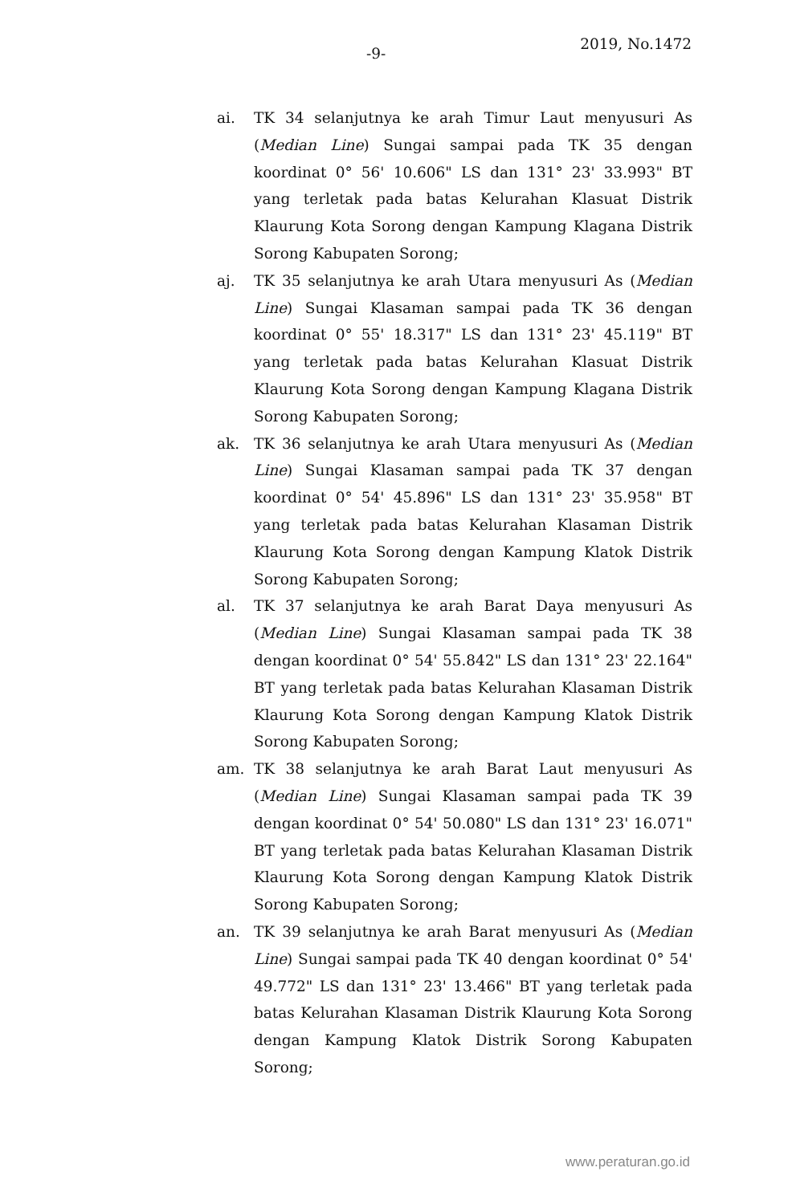-9-
2019, No.1472
ai. TK 34 selanjutnya ke arah Timur Laut menyusuri As (Median Line) Sungai sampai pada TK 35 dengan koordinat 0° 56' 10.606" LS dan 131° 23' 33.993" BT yang terletak pada batas Kelurahan Klasuat Distrik Klaurung Kota Sorong dengan Kampung Klagana Distrik Sorong Kabupaten Sorong;
aj. TK 35 selanjutnya ke arah Utara menyusuri As (Median Line) Sungai Klasaman sampai pada TK 36 dengan koordinat 0° 55' 18.317" LS dan 131° 23' 45.119" BT yang terletak pada batas Kelurahan Klasuat Distrik Klaurung Kota Sorong dengan Kampung Klagana Distrik Sorong Kabupaten Sorong;
ak. TK 36 selanjutnya ke arah Utara menyusuri As (Median Line) Sungai Klasaman sampai pada TK 37 dengan koordinat 0° 54' 45.896" LS dan 131° 23' 35.958" BT yang terletak pada batas Kelurahan Klasaman Distrik Klaurung Kota Sorong dengan Kampung Klatok Distrik Sorong Kabupaten Sorong;
al. TK 37 selanjutnya ke arah Barat Daya menyusuri As (Median Line) Sungai Klasaman sampai pada TK 38 dengan koordinat 0° 54' 55.842" LS dan 131° 23' 22.164" BT yang terletak pada batas Kelurahan Klasaman Distrik Klaurung Kota Sorong dengan Kampung Klatok Distrik Sorong Kabupaten Sorong;
am. TK 38 selanjutnya ke arah Barat Laut menyusuri As (Median Line) Sungai Klasaman sampai pada TK 39 dengan koordinat 0° 54' 50.080" LS dan 131° 23' 16.071" BT yang terletak pada batas Kelurahan Klasaman Distrik Klaurung Kota Sorong dengan Kampung Klatok Distrik Sorong Kabupaten Sorong;
an. TK 39 selanjutnya ke arah Barat menyusuri As (Median Line) Sungai sampai pada TK 40 dengan koordinat 0° 54' 49.772" LS dan 131° 23' 13.466" BT yang terletak pada batas Kelurahan Klasaman Distrik Klaurung Kota Sorong dengan Kampung Klatok Distrik Sorong Kabupaten Sorong;
www.peraturan.go.id